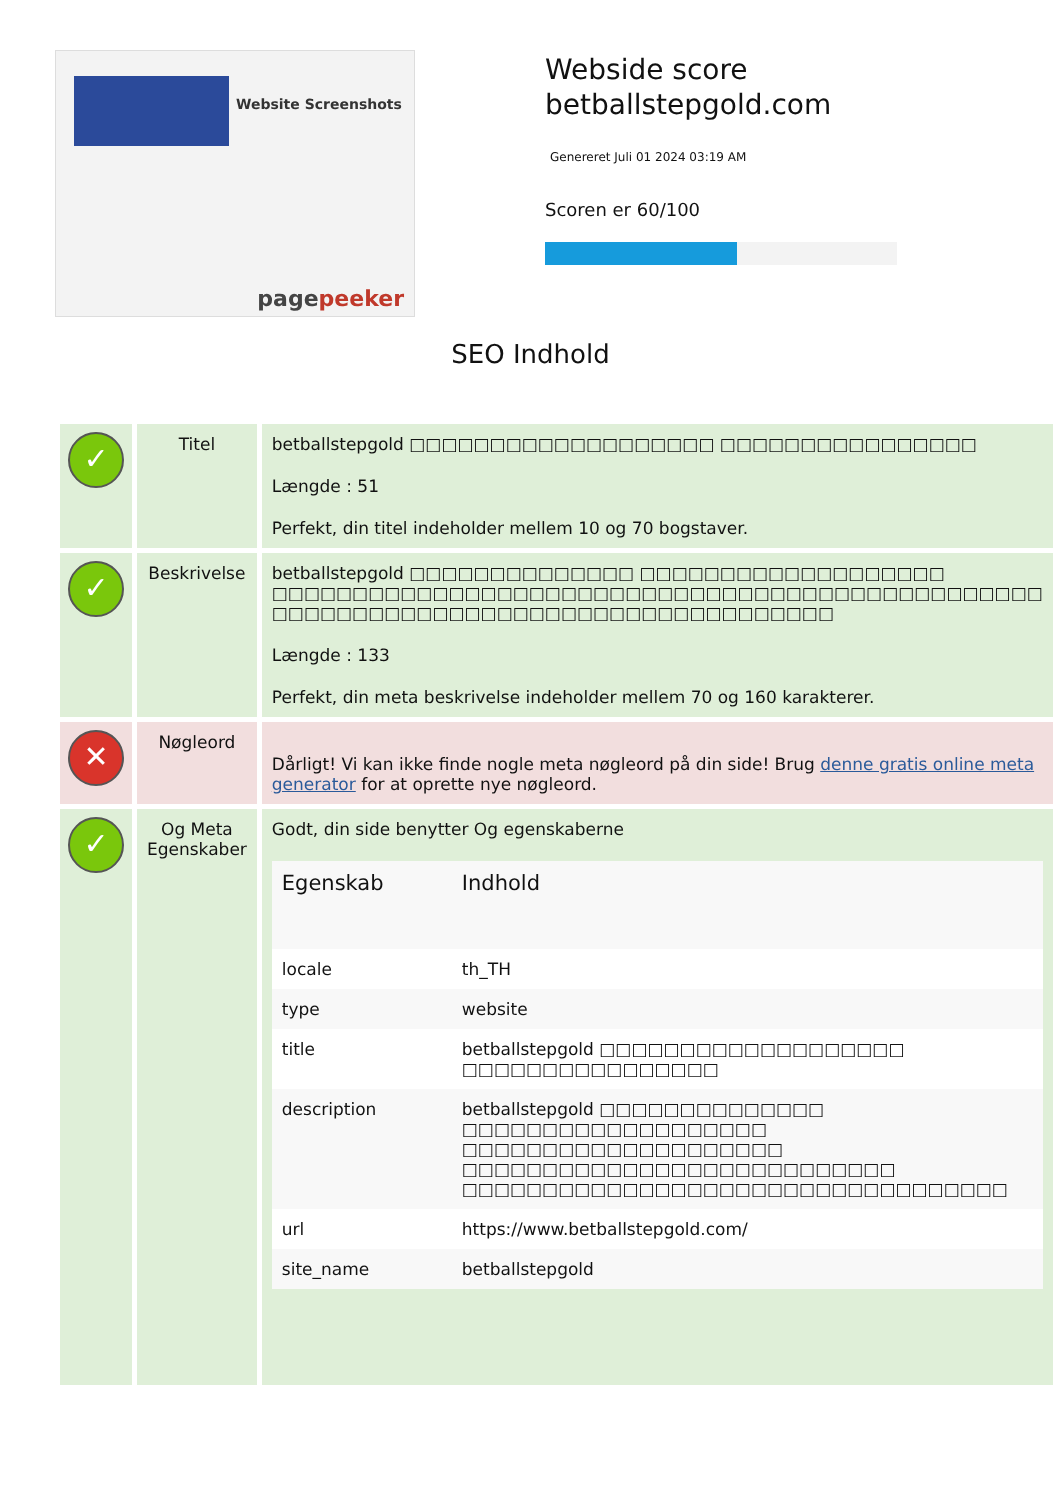Website Screenshots
pagepeeker
Webside score
betballstepgold.com
Genereret Juli 01 2024 03:19 AM
Scoren er 60/100
SEO Indhold
| ✓ | Titel | betballstepgold □□□□□□□□□□□□□□□□□□□ □□□□□□□□□□□□□□□□ Længde : 51 Perfekt, din titel indeholder mellem 10 og 70 bogstaver. |
| ✓ | Beskrivelse | betballstepgold □□□□□□□□□□□□□□ □□□□□□□□□□□□□□□□□□□ □□□□□□□□□□□□□□□□□□□□□□□□□□□□□□□□□□□□□□□□□□□□□□□□ □□□□□□□□□□□□□□□□□□□□□□□□□□□□□□□□□□□ Længde : 133 Perfekt, din meta beskrivelse indeholder mellem 70 og 160 karakterer. |
| ✕ | Nøgleord | Dårligt! Vi kan ikke finde nogle meta nøgleord på din side! Brug denne gratis online meta generator for at oprette nye nøgleord. |
| ✓ | Og Meta Egenskaber | Godt, din side benytter Og egenskaberne / Egenskab / Indhold / / --- / --- / / locale / th_TH / / type / website / / title / betballstepgold □□□□□□□□□□□□□□□□□□□ □□□□□□□□□□□□□□□□ / / description / betballstepgold □□□□□□□□□□□□□□ □□□□□□□□□□□□□□□□□□□ □□□□□□□□□□□□□□□□□□□□ □□□□□□□□□□□□□□□□□□□□□□□□□□□ □□□□□□□□□□□□□□□□□□□□□□□□□□□□□□□□□□ / / url / https://www.betballstepgold.com/ / / site_name / betballstepgold / |